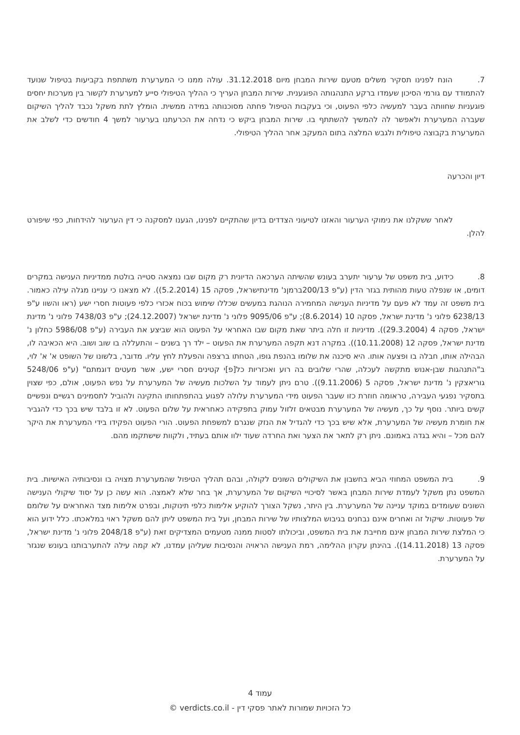7. הונח לפנינו תסקיר משלים מטעם שירות המבחן מיום 31.12.2018. עולה ממנו כי המערערת משתתפת בקביעות בטיפול שנועד להתמודד עם גורמי הסיכון שעמדו ברקע התנהגותה הפוגענית. שירות המבחן העריך כי ההליך הטיפולי סייע למערערת לקשור בין מערכות יחסים פוגעניות שחוותה בעבר למעשיה כלפי הפעוט, וכי בעקבות הטיפול פחתה מסוכנותה במידה ממשית. הומלץ לתת משקל נכבד להליך השיקום שעברה המערערת ולאפשר לה להמשיך להשתתף בו. שירות המבחן ביקש כי נדחה את הכרעתנו בערעור למשך 4 חודשים כדי לשלב את המערערת בקבוצה טיפולית ולגבש המלצה בתום המעקב אחר ההליך הטיפולי.
דיון והכרעה
לאחר ששקלנו את נימוקי הערעור והאזנו לטיעוני הצדדים בדיון שהתקיים לפנינו, הגענו למסקנה כי דין הערעור להידחות, כפי שיפורט להלן.
8. כידוע, בית משפט של ערעור יתערב בעונש שהשיתה הערכאה הדיונית רק מקום שבו נמצאה סטייה בולטת ממדיניות הענישה במקרים דומים, או שנפלה טעות מהותית בגזר הדין (ע"פ 200/13ברמןנ' מדינתישראל, פסקה 15 (5.2.2014)). לא מצאנו כי עניינו מגלה עילה כאמור. בית משפט זה עמד לא פעם על מדיניות הענישה המחמירה הנוהגת במעשים שכללו שימוש בכוח אכזרי כלפי פעוטות חסרי ישע (ראו והשוו ע"פ 6238/13 פלוני נ' מדינת ישראל, פסקה 10 (8.6.2014); ע"פ 9095/06 פלוני נ' מדינת ישראל (24.12.2007); ע"פ 7438/03 פלוני נ' מדינת ישראל, פסקה 4 (29.3.2004)). מדיניות זו חלה ביתר שאת מקום שבו האחראי על הפעוט הוא שביצע את העבירה (ע"פ 5986/08 כחלון נ' מדינת ישראל, פסקה 12 (10.11.2008)). במקרה דנא תקפה המערערת את הפעוט – ילד רך בשנים – והתעללה בו שוב ושוב. היא הכאיבה לו, הבהילה אותו, חבלה בו ופצעה אותו. היא סיכנה את שלומו בהנפת גופו, הטחתו ברצפה והפעלת לחץ עליו. מדובר, בלשונו של השופט א' א' לוי, ב"התנהגות שבן-אנוש מתקשה לעכלה, שהרי שלובים בה רוע ואכזריות כל[פ]י קטינים חסרי ישע, אשר מעטים דוגמתם" (ע"פ 5248/06 גוריאצקין נ' מדינת ישראל, פסקה 5 (9.11.2006)). טרם ניתן לעמוד על השלכות מעשיה של המערערת על נפש הפעוט, אולם, כפי שצוין בתסקיר נפגעי העבירה, טראומה חוזרת כזו שעבר הפעוט מידי המערערת עלולה לפגוע בהתפתחותו התקינה ולהוביל לתסמינים רגשיים ונפשיים קשים ביותר. נוסף על כך, מעשיה של המערערת מבטאים זלזול עמוק בתפקידה כאחראית על שלום הפעוט. לא זו בלבד שיש בכך כדי להגביר את חומרת מעשיה של המערערת, אלא שיש בכך כדי להגדיל את הנזק שנגרם למשפחת הפעוט. הורי הפעוט הפקידו בידי המערערת את היקר להם מכל – והיא בגדה באמונם. ניתן רק לתאר את הצער ואת החרדה שעוד ילוו אותם בעתיד, ולקוות שישתקמו מהם.
9. בית המשפט המחוזי הביא בחשבון את השיקולים השונים לקולה, ובהם תהליך הטיפול שהמערערת מצויה בו ונסיבותיה האישיות. בית המשפט נתן משקל לעמדת שירות המבחן באשר לסיכויי השיקום של המערערת, אך בחר שלא לאמצה. הוא עשה כן על יסוד שיקולי הענישה השונים שעומדים במוקד עניינה של המערערת. בין היתר, נשקל הצורך להוקיע אלימות כלפי תינוקות, ובפרט אלימות מצד האחראים על שלומם של פעוטות. שיקול זה ואחרים אינם נבחנים בגיבוש המלצותיו של שירות המבחן, ועל בית המשפט ליתן להם משקל ראוי במלאכתו. כלל ידוע הוא כי המלצת שירות המבחן אינם מחייבת את בית המשפט, וביכולתו לסטות ממנה מטעמים המצדיקים זאת (ע"פ 2048/18 פלוני נ' מדינת ישראל, פסקה 13 (14.11.2018)). בהינתן עקרון ההלימה, רמת הענישה הראויה והנסיבות שעליהן עמדנו, לא קמה עילה להתערבותנו בעונש שנגזר על המערערת.
עמוד 4
כל הזכויות שמורות לאתר פסקי דין - verdicts.co.il ©